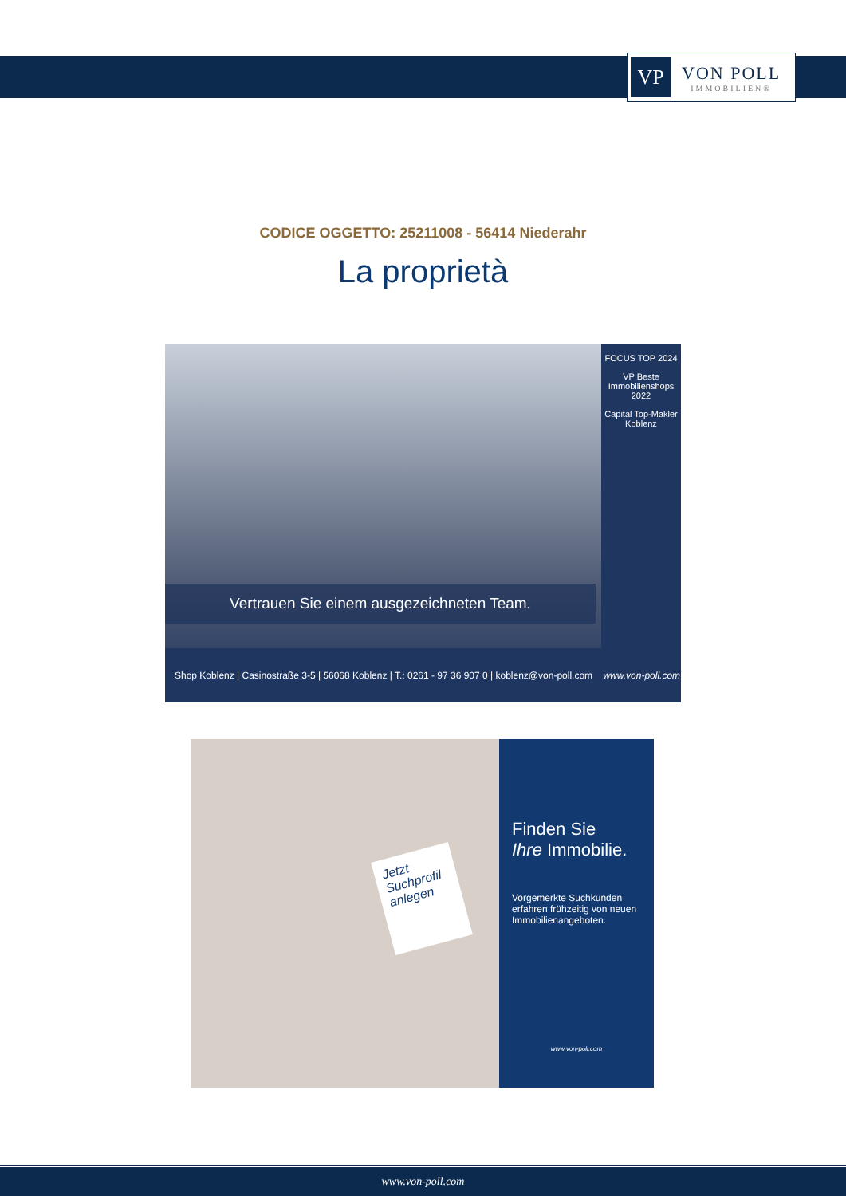VP
VON POLL
IMMOBILIEN®
CODICE OGGETTO: 25211008 - 56414 Niederahr
La proprietà
FOCUS TOP 2024
VP Beste Immobilienshops 2022
Capital Top-Makler Koblenz
Vertrauen Sie einem ausgezeichneten Team.
Shop Koblenz | Casinostraße 3-5 | 56068 Koblenz | T.: 0261 - 97 36 907 0 | koblenz@von-poll.com www.von-poll.com
Jetzt Suchprofil anlegen
Finden Sie
Ihre Immobilie.
Vorgemerkte Suchkunden erfahren frühzeitig von neuen Immobilienangeboten.
www.von-poll.com
www.von-poll.com